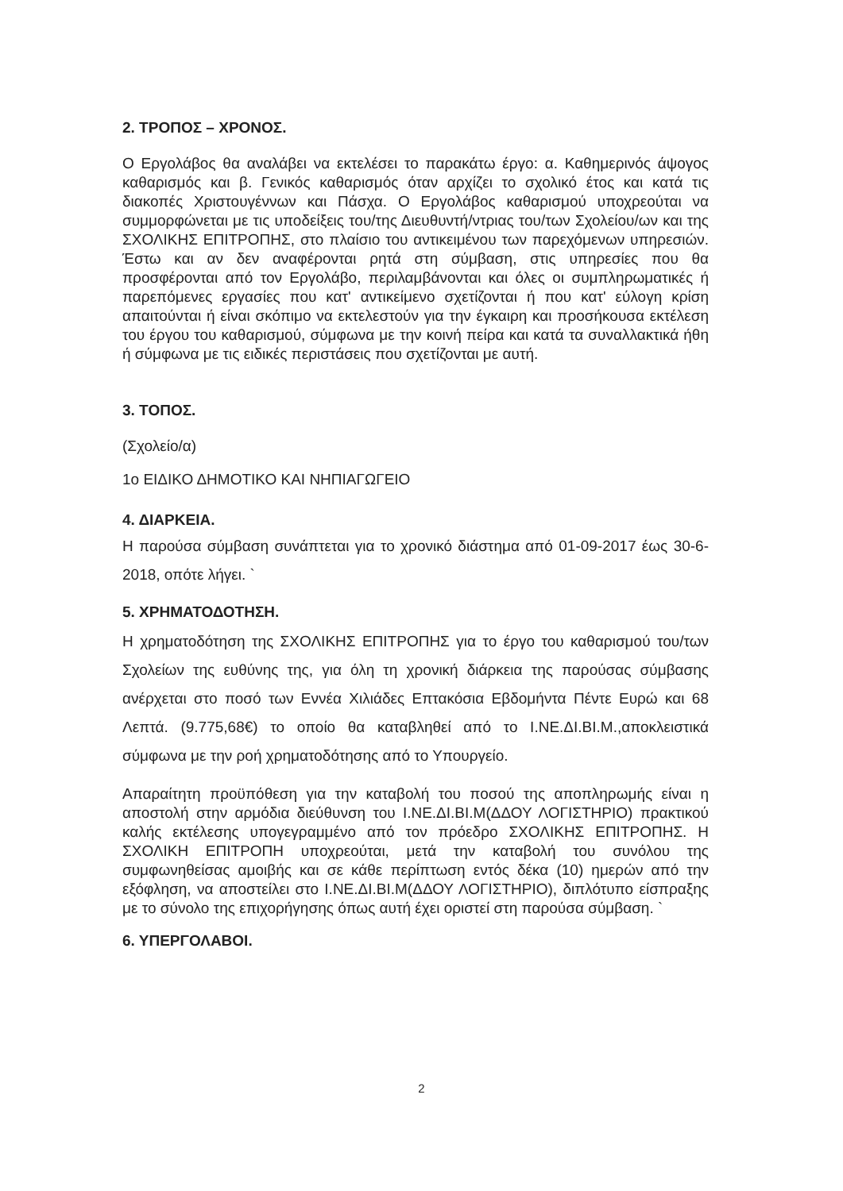2. ΤΡΟΠΟΣ – ΧΡΟΝΟΣ.
Ο Εργολάβος θα αναλάβει να εκτελέσει το παρακάτω έργο: α. Καθημερινός άψογος καθαρισμός και β. Γενικός καθαρισμός όταν αρχίζει το σχολικό έτος και κατά τις διακοπές Χριστουγέννων και Πάσχα. Ο Εργολάβος καθαρισμού υποχρεούται να συμμορφώνεται με τις υποδείξεις του/της Διευθυντή/ντριας του/των Σχολείου/ων και της ΣΧΟΛΙΚΗΣ ΕΠΙΤΡΟΠΗΣ, στο πλαίσιο του αντικειμένου των παρεχόμενων υπηρεσιών. Έστω και αν δεν αναφέρονται ρητά στη σύμβαση, στις υπηρεσίες που θα προσφέρονται από τον Εργολάβο, περιλαμβάνονται και όλες οι συμπληρωματικές ή παρεπόμενες εργασίες που κατ' αντικείμενο σχετίζονται ή που κατ' εύλογη κρίση απαιτούνται ή είναι σκόπιμο να εκτελεστούν για την έγκαιρη και προσήκουσα εκτέλεση του έργου του καθαρισμού, σύμφωνα με την κοινή πείρα και κατά τα συναλλακτικά ήθη ή σύμφωνα με τις ειδικές περιστάσεις που σχετίζονται με αυτή.
3. ΤΟΠΟΣ.
(Σχολείο/α)
1ο ΕΙΔΙΚΟ ΔΗΜΟΤΙΚΟ ΚΑΙ ΝΗΠΙΑΓΩΓΕΙΟ
4. ΔΙΑΡΚΕΙΑ.
Η παρούσα σύμβαση συνάπτεται για το χρονικό διάστημα από 01-09-2017 έως 30-6-2018, οπότε λήγει. `
5. ΧΡΗΜΑΤΟΔΟΤΗΣΗ.
Η χρηματοδότηση της ΣΧΟΛΙΚΗΣ ΕΠΙΤΡΟΠΗΣ για το έργο του καθαρισμού του/των Σχολείων της ευθύνης της, για όλη τη χρονική διάρκεια της παρούσας σύμβασης ανέρχεται στο ποσό των Εννέα Χιλιάδες Επτακόσια Εβδομήντα Πέντε Ευρώ και 68 Λεπτά. (9.775,68€) το οποίο θα καταβληθεί από το Ι.ΝΕ.ΔΙ.ΒΙ.Μ.,αποκλειστικά σύμφωνα με την ροή χρηματοδότησης από το Υπουργείο.
Απαραίτητη προϋπόθεση για την καταβολή του ποσού της αποπληρωμής είναι η αποστολή στην αρμόδια διεύθυνση του Ι.ΝΕ.ΔΙ.ΒΙ.Μ(ΔΔΟΥ ΛΟΓΙΣΤΗΡΙΟ) πρακτικού καλής εκτέλεσης υπογεγραμμένο από τον πρόεδρο ΣΧΟΛΙΚΗΣ ΕΠΙΤΡΟΠΗΣ. Η ΣΧΟΛΙΚΗ ΕΠΙΤΡΟΠΗ υποχρεούται, μετά την καταβολή του συνόλου της συμφωνηθείσας αμοιβής και σε κάθε περίπτωση εντός δέκα (10) ημερών από την εξόφληση, να αποστείλει στο Ι.ΝΕ.ΔΙ.ΒΙ.Μ(ΔΔΟΥ ΛΟΓΙΣΤΗΡΙΟ), διπλότυπο είσπραξης με το σύνολο της επιχορήγησης όπως αυτή έχει οριστεί στη παρούσα σύμβαση. `
6. ΥΠΕΡΓΟΛΑΒΟΙ.
2